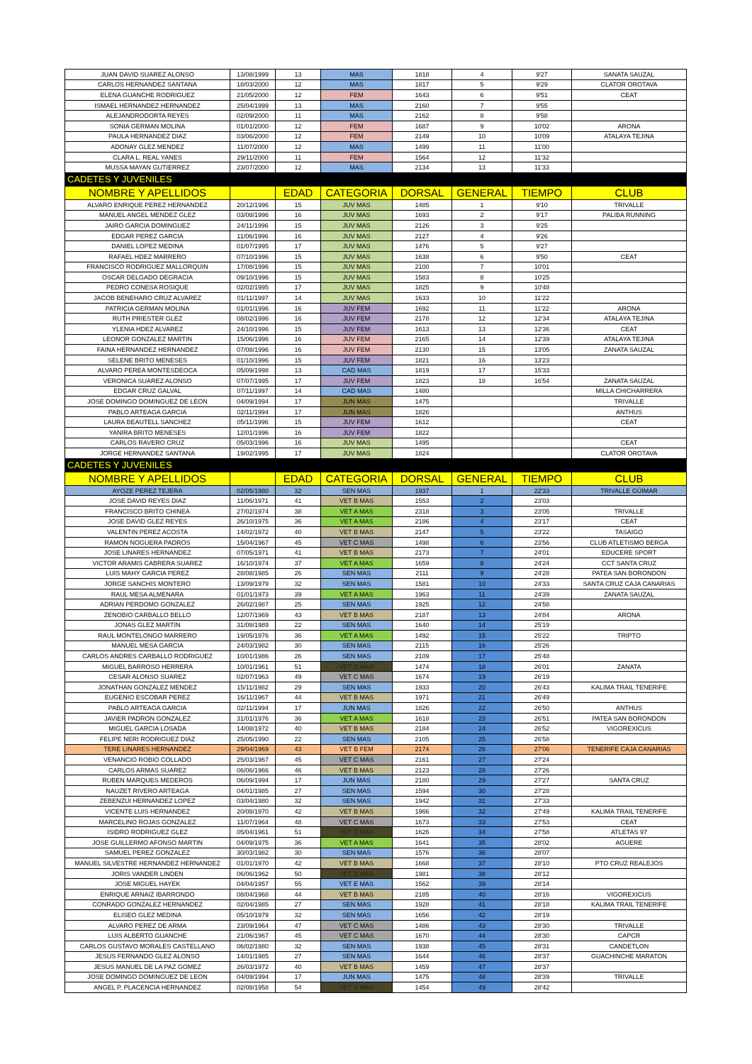| JUAN DAVID SUAREZ ALONSO | 13/08/1999 | 13 | MAS | 1818 | 4 | 9'27 | SANATA SAUZAL |
| CARLOS HERNANDEZ SANTANA | 18/03/2000 | 12 | MAS | 1817 | 5 | 9'29 | CLATOR OROTAVA |
| ELENA GUANCHE RODRIGUEZ | 21/05/2000 | 12 | FEM | 1643 | 6 | 9'51 | CEAT |
| ISMAEL HERNANDEZ HERNANDEZ | 25/04/1999 | 13 | MAS | 2160 | 7 | 9'55 | |
| ALEJANDRODORTA REYES | 02/09/2000 | 11 | MAS | 2162 | 8 | 9'58 | |
| SONIA GERMAN MOLINA | 01/01/2000 | 12 | FEM | 1687 | 9 | 10'02 | ARONA |
| PAULA HERNANDEZ DIAZ | 03/06/2000 | 12 | FEM | 2149 | 10 | 10'09 | ATALAYA TEJINA |
| ADONAY GLEZ MENDEZ | 11/07/2000 | 12 | MAS | 1499 | 11 | 11'00 | |
| CLARA L. REAL YANES | 29/11/2000 | 11 | FEM | 1564 | 12 | 11'32 | |
| MUSSA MAYAN GUTIERREZ | 23/07/2000 | 12 | MAS | 2134 | 13 | 11'33 | |
| CADETES Y JUVENILES | | | | | | | |
| NOMBRE Y APELLIDOS | | EDAD | CATEGORIA | DORSAL | GENERAL | TIEMPO | CLUB |
| ALVARO ENRIQUE PEREZ HERNANDEZ | 20/12/1996 | 15 | JUV MAS | 1485 | 1 | 9'10 | TRIVALLE |
| MANUEL ANGEL MENDEZ GLEZ | 03/08/1996 | 16 | JUV MAS | 1693 | 2 | 9'17 | PALIBA RUNNING |
| JAIRO GARCIA DOMINGUEZ | 24/11/1996 | 15 | JUV MAS | 2126 | 3 | 9'25 | |
| EDGAR PEREZ GARCIA | 11/06/1996 | 16 | JUV MAS | 2127 | 4 | 9'26 | |
| DANIEL LOPEZ MEDINA | 01/07/1995 | 17 | JUV MAS | 1476 | 5 | 9'27 | |
| RAFAEL HDEZ MARRERO | 07/10/1996 | 15 | JUV MAS | 1638 | 6 | 9'50 | CEAT |
| FRANCISCO RODRIGUEZ MALLORQUIN | 17/08/1996 | 15 | JUV MAS | 2100 | 7 | 10'01 | |
| OSCAR DELGADO DEGRACIA | 09/10/1996 | 15 | JUV MAS | 1583 | 8 | 10'25 | |
| PEDRO CONESA ROSIQUE | 02/02/1995 | 17 | JUV MAS | 1825 | 9 | 10'48 | |
| JACOB BENEHARO CRUZ ALVAREZ | 01/11/1997 | 14 | JUV MAS | 1633 | 10 | 11'22 | |
| PATRICIA GERMAN MOLINA | 01/01/1996 | 16 | JUV FEM | 1692 | 11 | 11'22 | ARONA |
| RUTH PRIESTER GLEZ | 08/02/1996 | 16 | JUV FEM | 2178 | 12 | 12'34 | ATALAYA TEJINA |
| YLENIA HDEZ ALVAREZ | 24/10/1996 | 15 | JUV FEM | 1613 | 13 | 12'36 | CEAT |
| LEONOR GONZALEZ MARTIN | 15/06/1996 | 16 | JUV FEM | 2165 | 14 | 12'39 | ATALAYA TEJINA |
| FAINA HERNANDEZ HERNANDEZ | 07/08/1996 | 16 | JUV FEM | 2130 | 15 | 13'05 | ZANATA SAUZAL |
| SELENE BRITO MENESES | 01/10/1996 | 15 | JUV FEM | 1821 | 16 | 13'23 | |
| ALVARO PEREA MONTESDEOCA | 05/09/1998 | 13 | CAD MAS | 1819 | 17 | 15'33 | |
| VERONICA SUAREZ ALONSO | 07/07/1995 | 17 | JUV FEM | 1823 | 18 | 16'54 | ZANATA SAUZAL |
| EDGAR CRUZ GALVAL | 07/11/1997 | 14 | CAD MAS | 1480 | | | MILLA CHICHARRERA |
| JOSE DOMINGO DOMINGUEZ DE LEON | 04/09/1994 | 17 | JUN MAS | 1475 | | | TRIVALLE |
| PABLO ARTEAGA GARCIA | 02/11/1994 | 17 | JUN MAS | 1826 | | | ANTHUS |
| LAURA BEAUTELL SANCHEZ | 05/11/1996 | 15 | JUV FEM | 1612 | | | CEAT |
| YANIRA BRITO MENESES | 12/01/1996 | 16 | JUV FEM | 1822 | | | |
| CARLOS RAVERO CRUZ | 05/03/1996 | 16 | JUV MAS | 1495 | | | CEAT |
| JORGE HERNANDEZ SANTANA | 19/02/1995 | 17 | JUV MAS | 1824 | | | CLATOR OROTAVA |
| CADETES Y JUVENILES | | | | | | | |
| NOMBRE Y APELLIDOS | | EDAD | CATEGORIA | DORSAL | GENERAL | TIEMPO | CLUB |
| AYOZE PEREZ TEJERA | 02/05/1980 | 32 | SEN MAS | 1937 | 1 | 22'33 | TRIVALLE GÜIMAR |
| JOSE DAVID REYES DIAZ | 11/06/1971 | 41 | VET B MAS | 1553 | 2 | 23'03 | |
| FRANCISCO BRITO CHINEA | 27/02/1974 | 38 | VET A MAS | 2318 | 3 | 23'05 | TRIVALLE |
| JOSE DAVID GLEZ REYES | 26/10/1975 | 36 | VET A MAS | 2186 | 4 | 23'17 | CEAT |
| VALENTIN PEREZ ACOSTA | 14/02/1972 | 40 | VET B MAS | 2147 | 5 | 23'22 | TASAIGO |
| RAMON NOGUERA PADROS | 15/04/1967 | 45 | VET C MAS | 1498 | 6 | 23'56 | CLUB ATLETISMO BERGA |
| JOSE LINARES HERNANDEZ | 07/05/1971 | 41 | VET B MAS | 2173 | 7 | 24'01 | EDUCERE SPORT |
| VICTOR ARAMIS CABRERA SUAREZ | 16/10/1974 | 37 | VET A MAS | 1659 | 8 | 24'24 | CCT SANTA CRUZ |
| LUIS MAHY GARCIA PEREZ | 28/08/1985 | 26 | SEN MAS | 2111 | 9 | 24'28 | PATEA SAN BORONDON |
| JORGE SANCHIS MONTERO | 13/09/1979 | 32 | SEN MAS | 1581 | 10 | 24'33 | SANTA CRUZ CAJA CANARIAS |
| RAUL MESA ALMENARA | 01/01/1973 | 39 | VET A MAS | 1963 | 11 | 24'39 | ZANATA SAUZAL |
| ADRIAN PERDOMO GONZALEZ | 26/02/1987 | 25 | SEN MAS | 1925 | 12 | 24'58 | |
| ZENOBIO CARBALLO BELLO | 12/07/1969 | 43 | VET B MAS | 2187 | 13 | 24'84 | ARONA |
| JONAS GLEZ MARTIN | 31/08/1989 | 22 | SEN MAS | 1640 | 14 | 25'19 | |
| RAUL MONTELONGO MARRERO | 19/05/1976 | 36 | VET A MAS | 1492 | 15 | 25'22 | TRIPTO |
| MANUEL MESA GARCIA | 24/03/1982 | 30 | SEN MAS | 2115 | 16 | 25'26 | |
| CARLOS ANDRES CARBALLO RODRIGUEZ | 10/01/1986 | 26 | SEN MAS | 2109 | 17 | 25'48 | |
| MIGUEL BARROSO HERRERA | 10/01/1961 | 51 | VET D MAS | 1474 | 18 | 26'01 | ZANATA |
| CESAR ALONSO SUAREZ | 02/07/1963 | 49 | VET C MAS | 1674 | 19 | 26'19 | |
| JONATHAN GONZALEZ MENDEZ | 15/11/1982 | 29 | SEN MAS | 1933 | 20 | 26'43 | KALIMA TRAIL TENERIFE |
| EUGENIO ESCOBAR PEREZ | 16/11/1967 | 44 | VET B MAS | 1971 | 21 | 26'49 | |
| PABLO ARTEAGA GARCIA | 02/11/1994 | 17 | JUN MAS | 1826 | 22 | 26'50 | ANTHUS |
| JAVIER PADRON GONZALEZ | 31/01/1976 | 36 | VET A MAS | 1618 | 23 | 26'51 | PATEA SAN BORONDON |
| MIGUEL GARCIA LOSADA | 14/08/1972 | 40 | VET B MAS | 2184 | 24 | 26'52 | VIGOREXICUS |
| FELIPE NERI RODRIGUEZ DIAZ | 25/05/1990 | 22 | SEN MAS | 2105 | 25 | 26'58 | |
| TERE LINARES HERNANDEZ | 29/04/1969 | 43 | VET B FEM | 2174 | 26 | 27'06 | TENERIFE CAJA CANARIAS |
| VENANCIO ROBIO COLLADO | 25/03/1967 | 45 | VET C MAS | 2161 | 27 | 27'24 | |
| CARLOS ARMAS SUAREZ | 06/06/1966 | 46 | VET B MAS | 2123 | 28 | 27'26 | |
| RUBEN MARQUES MEDEROS | 06/09/1994 | 17 | JUN MAS | 2180 | 29 | 27'27 | SANTA CRUZ |
| NAUZET RIVERO ARTEAGA | 04/01/1985 | 27 | SEN MAS | 1594 | 30 | 27'28 | |
| ZEBENZUI HERNANDEZ LOPEZ | 03/04/1980 | 32 | SEN MAS | 1942 | 31 | 27'33 | |
| VICENTE LUIS HERNANDEZ | 20/08/1970 | 42 | VET B MAS | 1966 | 32 | 27'49 | KALIMA TRAIL TENERIFE |
| MARCELINO ROJAS GONZALEZ | 11/07/1964 | 48 | VET C MAS | 1673 | 33 | 27'53 | CEAT |
| ISIDRO RODRIGUEZ GLEZ | 05/04/1961 | 51 | VET D MAS | 1626 | 34 | 27'58 | ATLETAS 97 |
| JOSE GUILLERMO AFONSO MARTIN | 04/09/1975 | 36 | VET A MAS | 1641 | 35 | 28'02 | AGUERE |
| SAMUEL PEREZ GONZALEZ | 30/03/1982 | 30 | SEN MAS | 1576 | 36 | 28'07 | |
| MANUEL SILVESTRE HERNANDEZ HERNANDEZ | 01/01/1970 | 42 | VET B MAS | 1668 | 37 | 28'10 | PTO CRUZ REALEJOS |
| JORIS VANDER LINDEN | 06/06/1962 | 50 | VET D MAS | 1981 | 38 | 28'12 | |
| JOSE MIGUEL HAYEK | 04/04/1957 | 55 | VET E MAS | 1562 | 39 | 28'14 | |
| ENRIQUE ARNAIZ IBARRONDO | 08/04/1968 | 44 | VET B MAS | 2185 | 40 | 28'16 | VIGOREXICUS |
| CONRADO GONZALEZ HERNANDEZ | 02/04/1985 | 27 | SEN MAS | 1928 | 41 | 28'18 | KALIMA TRAIL TENERIFE |
| ELISEO GLEZ MEDINA | 05/10/1979 | 32 | SEN MAS | 1656 | 42 | 28'19 | |
| ALVARO PEREZ DE ARMA | 23/09/1964 | 47 | VET C MAS | 1486 | 43 | 28'30 | TRIVALLE |
| LUIS ALBERTO GUANCHE | 21/06/1967 | 45 | VET C MAS | 1670 | 44 | 28'30 | CAPCR |
| CARLOS GUSTAVO MORALES CASTELLANO | 06/02/1980 | 32 | SEN MAS | 1938 | 45 | 28'31 | CANDETLON |
| JESUS FERNANDO GLEZ ALONSO | 14/01/1985 | 27 | SEN MAS | 1644 | 46 | 28'37 | GUACHINCHE MARATON |
| JESUS MANUEL DE LA PAZ GOMEZ | 26/03/1972 | 40 | VET B MAS | 1459 | 47 | 28'37 | |
| JOSE DOMINGO DOMINGUEZ DE LEON | 04/09/1994 | 17 | JUN MAS | 1475 | 48 | 28'39 | TRIVALLE |
| ANGEL P. PLACENCIA HERNANDEZ | 02/08/1958 | 54 | VET D MAS | 1454 | 49 | 28'42 | |